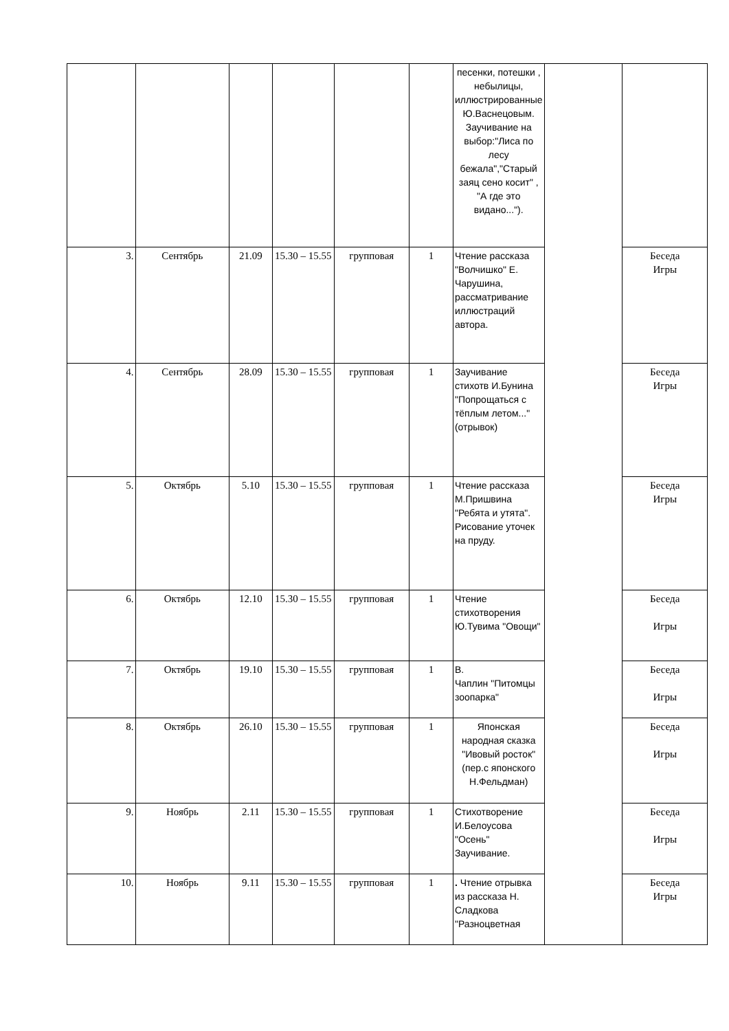| | | | | | | песенки, потешки , небылицы, иллюстрированные Ю.Васнецовым. Заучивание на выбор:"Лиса по лесу бежала","Старый заяц сено косит" , "А где это видано..."). | | |
| 3. | Сентябрь | 21.09 | 15.30 – 15.55 | групповая | 1 | Чтение рассказа "Волчишко" Е. Чарушина, рассматривание иллюстраций автора. | | Беседа Игры |
| 4. | Сентябрь | 28.09 | 15.30 – 15.55 | групповая | 1 | Заучивание стихотв И.Бунина "Попрощаться с тёплым летом..."(отрывок) | | Беседа Игры |
| 5. | Октябрь | 5.10 | 15.30 – 15.55 | групповая | 1 | Чтение рассказа М.Пришвина "Ребята и утята". Рисование уточек на пруду. | | Беседа Игры |
| 6. | Октябрь | 12.10 | 15.30 – 15.55 | групповая | 1 | Чтение стихотворения Ю.Тувима "Овощи" | | Беседа Игры |
| 7. | Октябрь | 19.10 | 15.30 – 15.55 | групповая | 1 | В. Чаплин "Питомцы зоопарка" | | Беседа Игры |
| 8. | Октябрь | 26.10 | 15.30 – 15.55 | групповая | 1 | Японская народная сказка "Ивовый росток" (пер.с японского Н.Фельдман) | | Беседа Игры |
| 9. | Ноябрь | 2.11 | 15.30 – 15.55 | групповая | 1 | Стихотворение И.Белоусова "Осень" Заучивание. | | Беседа Игры |
| 10. | Ноябрь | 9.11 | 15.30 – 15.55 | групповая | 1 | . Чтение отрывка из рассказа Н. Сладкова "Разноцветная | | Беседа Игры |